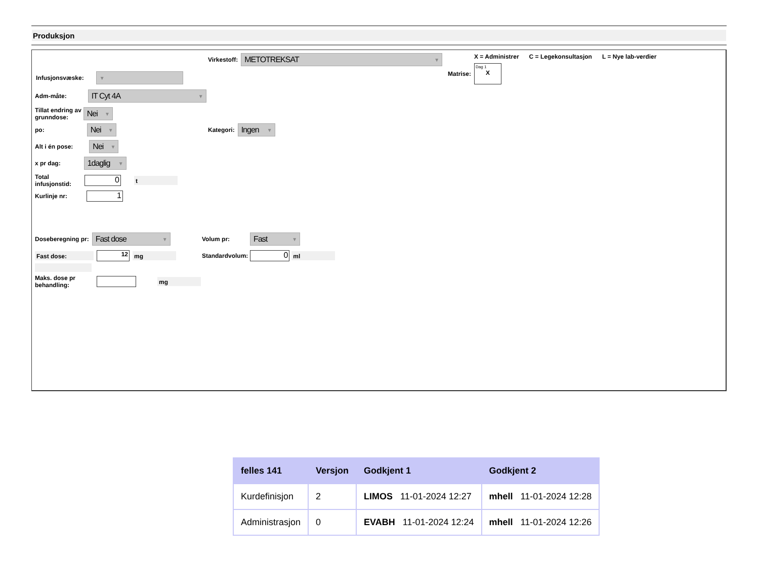Produksjon
Virkestoff:
METOTREKSAT ▼
X = Administrer C = Legekonsultasjon L = Nye lab-verdier
Matrise:
Dag 1
X
Infusjonsvæske:
▼
Adm-måte:
IT Cyt 4A ▼
Tillat endring av
grunndose:
Nei ▼
po:
Nei ▼
Kategori:
Ingen ▼
Alt i én pose:
Nei ▼
x pr dag:
1daglig ▼
Total
infusjonstid:
0
t
Kurlinje nr:
1
Doseberegning pr:
Fast dose ▼
Volum pr:
Fast ▼
Fast dose:
12
mg
Standardvolum:
0
ml
Maks. dose pr
behandling:
mg
| felles 141 | Versjon | Godkjent 1 | Godkjent 2 |
| --- | --- | --- | --- |
| Kurdefinisjon | 2 | LIMOS 11-01-2024 12:27 | mhell 11-01-2024 12:28 |
| Administrasjon | 0 | EVABH 11-01-2024 12:24 | mhell 11-01-2024 12:26 |